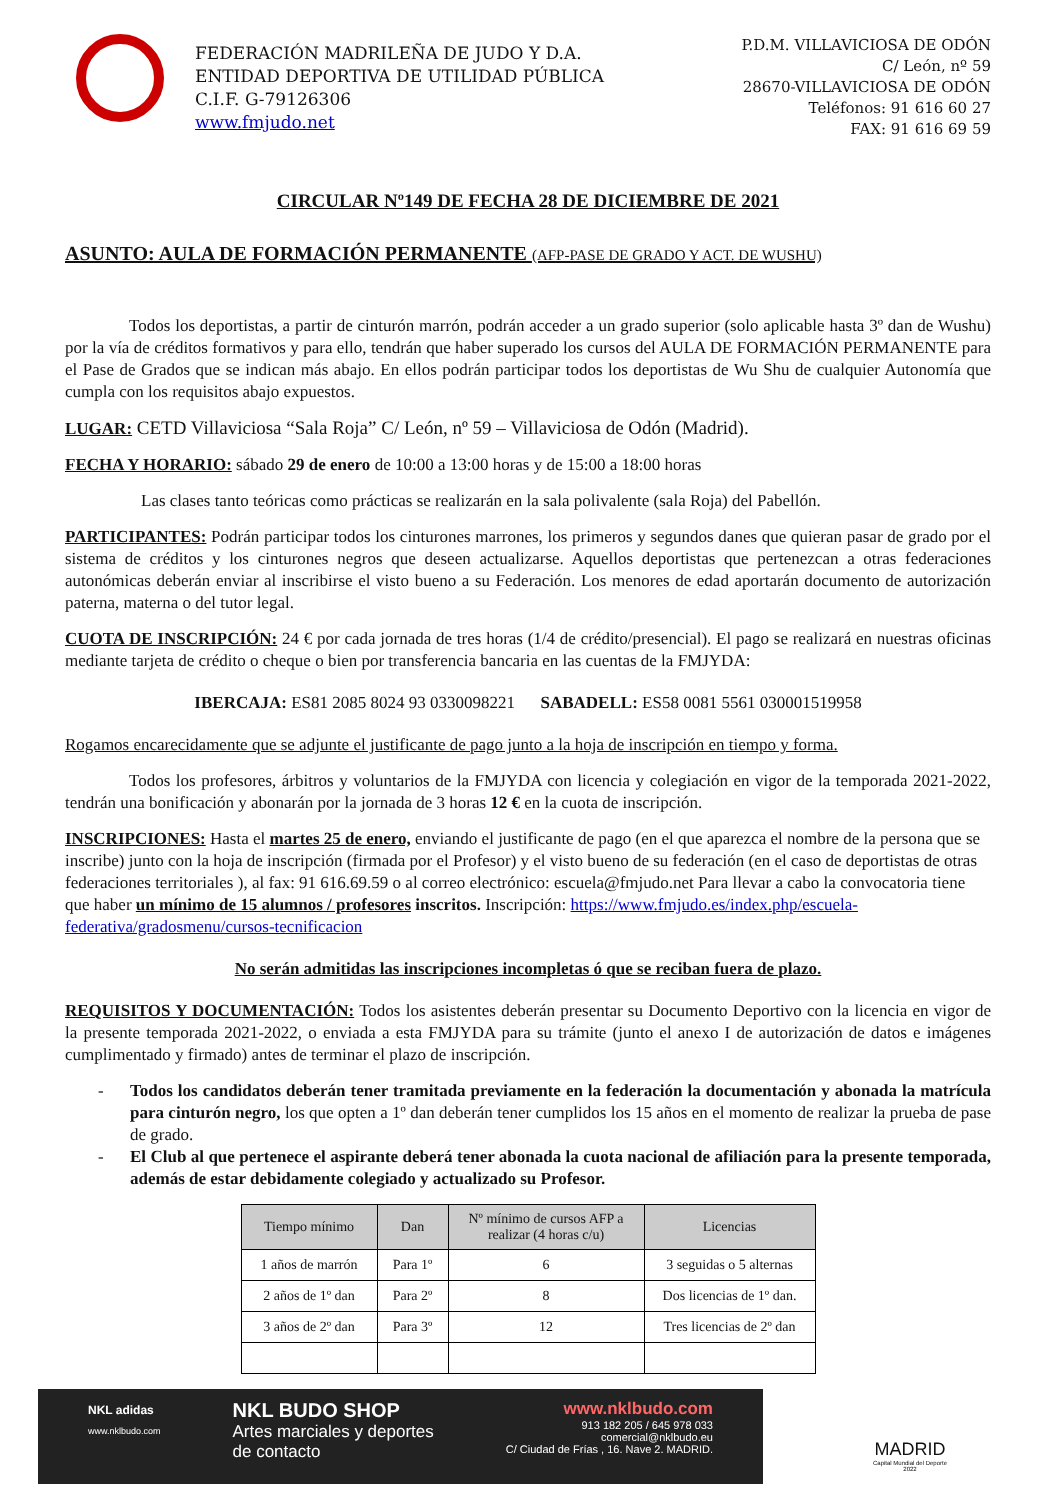FEDERACIÓN MADRILEÑA DE JUDO Y D.A.
ENTIDAD DEPORTIVA DE UTILIDAD PÚBLICA
C.I.F. G-79126306
www.fmjudo.net
P.D.M. VILLAVICIOSA DE ODÓN
C/ León, nº 59
28670-VILLAVICIOSA DE ODÓN
Teléfonos: 91 616 60 27
FAX: 91 616 69 59
CIRCULAR Nº149 DE FECHA 28 DE DICIEMBRE DE 2021
ASUNTO: AULA DE FORMACIÓN PERMANENTE (AFP-PASE DE GRADO Y ACT. DE WUSHU)
Todos los deportistas, a partir de cinturón marrón, podrán acceder a un grado superior (solo aplicable hasta 3º dan de Wushu) por la vía de créditos formativos y para ello, tendrán que haber superado los cursos del AULA DE FORMACIÓN PERMANENTE para el Pase de Grados que se indican más abajo. En ellos podrán participar todos los deportistas de Wu Shu de cualquier Autonomía que cumpla con los requisitos abajo expuestos.
LUGAR: CETD Villaviciosa “Sala Roja” C/ León, nº 59 – Villaviciosa de Odón (Madrid).
FECHA Y HORARIO: sábado 29 de enero de 10:00 a 13:00 horas y de 15:00 a 18:00 horas
Las clases tanto teóricas como prácticas se realizarán en la sala polivalente (sala Roja) del Pabellón.
PARTICIPANTES: Podrán participar todos los cinturones marrones, los primeros y segundos danes que quieran pasar de grado por el sistema de créditos y los cinturones negros que deseen actualizarse. Aquellos deportistas que pertenezcan a otras federaciones autonómicas deberán enviar al inscribirse el visto bueno a su Federación. Los menores de edad aportarán documento de autorización paterna, materna o del tutor legal.
CUOTA DE INSCRIPCIÓN: 24 € por cada jornada de tres horas (1/4 de crédito/presencial). El pago se realizará en nuestras oficinas mediante tarjeta de crédito o cheque o bien por transferencia bancaria en las cuentas de la FMJYDA:
IBERCAJA: ES81 2085 8024 93 0330098221 SABADELL: ES58 0081 5561 030001519958
Rogamos encarecidamente que se adjunte el justificante de pago junto a la hoja de inscripción en tiempo y forma.
Todos los profesores, árbitros y voluntarios de la FMJYDA con licencia y colegiación en vigor de la temporada 2021-2022, tendrán una bonificación y abonarán por la jornada de 3 horas 12 € en la cuota de inscripción.
INSCRIPCIONES: Hasta el martes 25 de enero, enviando el justificante de pago (en el que aparezca el nombre de la persona que se inscribe) junto con la hoja de inscripción (firmada por el Profesor) y el visto bueno de su federación (en el caso de deportistas de otras federaciones territoriales ), al fax: 91 616.69.59 o al correo electrónico: escuela@fmjudo.net Para llevar a cabo la convocatoria tiene que haber un mínimo de 15 alumnos / profesores inscritos. Inscripción: https://www.fmjudo.es/index.php/escuela-federativa/gradosmenu/cursos-tecnificacion
No serán admitidas las inscripciones incompletas ó que se reciban fuera de plazo.
REQUISITOS Y DOCUMENTACIÓN: Todos los asistentes deberán presentar su Documento Deportivo con la licencia en vigor de la presente temporada 2021-2022, o enviada a esta FMJYDA para su trámite (junto el anexo I de autorización de datos e imágenes cumplimentado y firmado) antes de terminar el plazo de inscripción.
- Todos los candidatos deberán tener tramitada previamente en la federación la documentación y abonada la matrícula para cinturón negro, los que opten a 1º dan deberán tener cumplidos los 15 años en el momento de realizar la prueba de pase de grado.
- El Club al que pertenece el aspirante deberá tener abonada la cuota nacional de afiliación para la presente temporada, además de estar debidamente colegiado y actualizado su Profesor.
| Tiempo mínimo | Dan | Nº mínimo de cursos AFP a realizar (4 horas c/u) | Licencias |
| --- | --- | --- | --- |
| 1 años de marrón | Para 1º | 6 | 3 seguidas o 5 alternas |
| 2 años de 1º dan | Para 2º | 8 | Dos licencias de 1º dan. |
| 3 años de 2º dan | Para 3º | 12 | Tres licencias de 2º dan |
NKL adidas
www.nklbudo.com
NKL BUDO SHOP
Artes marciales y deportes
de contacto
www.nklbudo.com
913 182 205 / 645 978 033
comercial@nklbudo.eu
C/ Ciudad de Frías , 16. Nave 2. MADRID.
MADRID
Capital Mundial del Deporte
2022